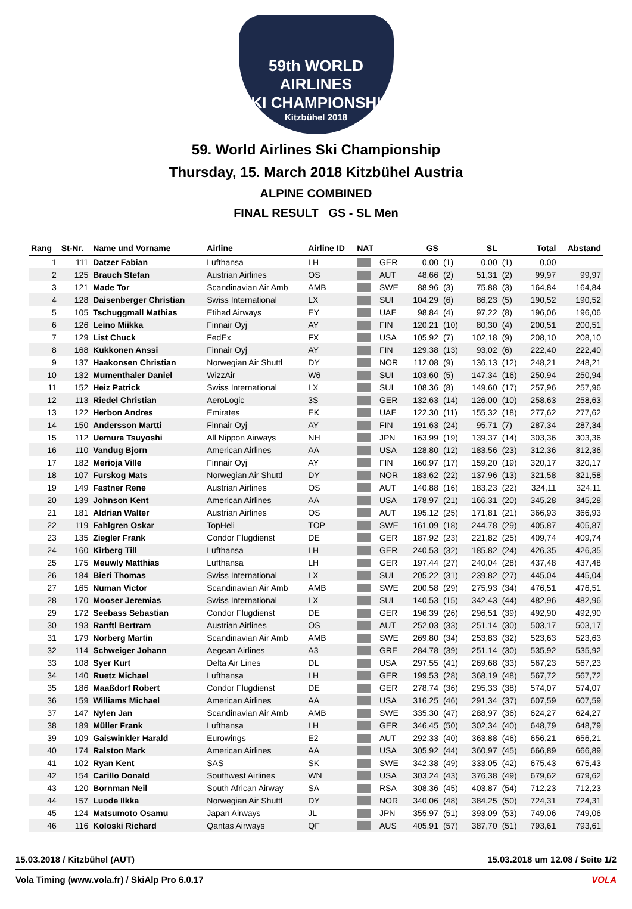59th WORLD AIRLINES
SKI CHAMPIONSHIP
Kitzbühel 2018
59. World Airlines Ski Championship
Thursday, 15. March 2018 Kitzbühel Austria
ALPINE COMBINED
FINAL RESULT GS - SL Men
| Rang | St-Nr. | Name und Vorname | Airline | Airline ID | NAT | | GS | | SL | | Total | Abstand |
| --- | --- | --- | --- | --- | --- | --- | --- | --- | --- | --- | --- | --- |
| 1 | 111 | Datzer Fabian | Lufthansa | LH | | GER | 0,00 | (1) | 0,00 | (1) | 0,00 | |
| 2 | 125 | Brauch Stefan | Austrian Airlines | OS | | AUT | 48,66 | (2) | 51,31 | (2) | 99,97 | 99,97 |
| 3 | 121 | Made Tor | Scandinavian Air Amb | AMB | | SWE | 88,96 | (3) | 75,88 | (3) | 164,84 | 164,84 |
| 4 | 128 | Daisenberger Christian | Swiss International | LX | | SUI | 104,29 | (6) | 86,23 | (5) | 190,52 | 190,52 |
| 5 | 105 | Tschuggmall Mathias | Etihad Airways | EY | | UAE | 98,84 | (4) | 97,22 | (8) | 196,06 | 196,06 |
| 6 | 126 | Leino Miikka | Finnair Oyj | AY | | FIN | 120,21 | (10) | 80,30 | (4) | 200,51 | 200,51 |
| 7 | 129 | List Chuck | FedEx | FX | | USA | 105,92 | (7) | 102,18 | (9) | 208,10 | 208,10 |
| 8 | 168 | Kukkonen Anssi | Finnair Oyj | AY | | FIN | 129,38 | (13) | 93,02 | (6) | 222,40 | 222,40 |
| 9 | 137 | Haakonsen Christian | Norwegian Air Shuttl | DY | | NOR | 112,08 | (9) | 136,13 | (12) | 248,21 | 248,21 |
| 10 | 132 | Mumenthaler Daniel | WizzAir | W6 | | SUI | 103,60 | (5) | 147,34 | (16) | 250,94 | 250,94 |
| 11 | 152 | Heiz Patrick | Swiss International | LX | | SUI | 108,36 | (8) | 149,60 | (17) | 257,96 | 257,96 |
| 12 | 113 | Riedel Christian | AeroLogic | 3S | | GER | 132,63 | (14) | 126,00 | (10) | 258,63 | 258,63 |
| 13 | 122 | Herbon Andres | Emirates | EK | | UAE | 122,30 | (11) | 155,32 | (18) | 277,62 | 277,62 |
| 14 | 150 | Andersson Martti | Finnair Oyj | AY | | FIN | 191,63 | (24) | 95,71 | (7) | 287,34 | 287,34 |
| 15 | 112 | Uemura Tsuyoshi | All Nippon Airways | NH | | JPN | 163,99 | (19) | 139,37 | (14) | 303,36 | 303,36 |
| 16 | 110 | Vandug Bjorn | American Airlines | AA | | USA | 128,80 | (12) | 183,56 | (23) | 312,36 | 312,36 |
| 17 | 182 | Merioja Ville | Finnair Oyj | AY | | FIN | 160,97 | (17) | 159,20 | (19) | 320,17 | 320,17 |
| 18 | 107 | Furskog Mats | Norwegian Air Shuttl | DY | | NOR | 183,62 | (22) | 137,96 | (13) | 321,58 | 321,58 |
| 19 | 149 | Fastner Rene | Austrian Airlines | OS | | AUT | 140,88 | (16) | 183,23 | (22) | 324,11 | 324,11 |
| 20 | 139 | Johnson Kent | American Airlines | AA | | USA | 178,97 | (21) | 166,31 | (20) | 345,28 | 345,28 |
| 21 | 181 | Aldrian Walter | Austrian Airlines | OS | | AUT | 195,12 | (25) | 171,81 | (21) | 366,93 | 366,93 |
| 22 | 119 | Fahlgren Oskar | TopHeli | TOP | | SWE | 161,09 | (18) | 244,78 | (29) | 405,87 | 405,87 |
| 23 | 135 | Ziegler Frank | Condor Flugdienst | DE | | GER | 187,92 | (23) | 221,82 | (25) | 409,74 | 409,74 |
| 24 | 160 | Kirberg Till | Lufthansa | LH | | GER | 240,53 | (32) | 185,82 | (24) | 426,35 | 426,35 |
| 25 | 175 | Meuwly Matthias | Lufthansa | LH | | GER | 197,44 | (27) | 240,04 | (28) | 437,48 | 437,48 |
| 26 | 184 | Bieri Thomas | Swiss International | LX | | SUI | 205,22 | (31) | 239,82 | (27) | 445,04 | 445,04 |
| 27 | 165 | Numan Victor | Scandinavian Air Amb | AMB | | SWE | 200,58 | (29) | 275,93 | (34) | 476,51 | 476,51 |
| 28 | 170 | Mooser Jeremias | Swiss International | LX | | SUI | 140,53 | (15) | 342,43 | (44) | 482,96 | 482,96 |
| 29 | 172 | Seebass Sebastian | Condor Flugdienst | DE | | GER | 196,39 | (26) | 296,51 | (39) | 492,90 | 492,90 |
| 30 | 193 | Ranftl Bertram | Austrian Airlines | OS | | AUT | 252,03 | (33) | 251,14 | (30) | 503,17 | 503,17 |
| 31 | 179 | Norberg Martin | Scandinavian Air Amb | AMB | | SWE | 269,80 | (34) | 253,83 | (32) | 523,63 | 523,63 |
| 32 | 114 | Schweiger Johann | Aegean Airlines | A3 | | GRE | 284,78 | (39) | 251,14 | (30) | 535,92 | 535,92 |
| 33 | 108 | Syer Kurt | Delta Air Lines | DL | | USA | 297,55 | (41) | 269,68 | (33) | 567,23 | 567,23 |
| 34 | 140 | Ruetz Michael | Lufthansa | LH | | GER | 199,53 | (28) | 368,19 | (48) | 567,72 | 567,72 |
| 35 | 186 | Maaßdorf Robert | Condor Flugdienst | DE | | GER | 278,74 | (36) | 295,33 | (38) | 574,07 | 574,07 |
| 36 | 159 | Williams Michael | American Airlines | AA | | USA | 316,25 | (46) | 291,34 | (37) | 607,59 | 607,59 |
| 37 | 147 | Nylen Jan | Scandinavian Air Amb | AMB | | SWE | 335,30 | (47) | 288,97 | (36) | 624,27 | 624,27 |
| 38 | 189 | Müller Frank | Lufthansa | LH | | GER | 346,45 | (50) | 302,34 | (40) | 648,79 | 648,79 |
| 39 | 109 | Gaiswinkler Harald | Eurowings | E2 | | AUT | 292,33 | (40) | 363,88 | (46) | 656,21 | 656,21 |
| 40 | 174 | Ralston Mark | American Airlines | AA | | USA | 305,92 | (44) | 360,97 | (45) | 666,89 | 666,89 |
| 41 | 102 | Ryan Kent | SAS | SK | | SWE | 342,38 | (49) | 333,05 | (42) | 675,43 | 675,43 |
| 42 | 154 | Carillo Donald | Southwest Airlines | WN | | USA | 303,24 | (43) | 376,38 | (49) | 679,62 | 679,62 |
| 43 | 120 | Bornman Neil | South African Airway | SA | | RSA | 308,36 | (45) | 403,87 | (54) | 712,23 | 712,23 |
| 44 | 157 | Luode Ilkka | Norwegian Air Shuttl | DY | | NOR | 340,06 | (48) | 384,25 | (50) | 724,31 | 724,31 |
| 45 | 124 | Matsumoto Osamu | Japan Airways | JL | | JPN | 355,97 | (51) | 393,09 | (53) | 749,06 | 749,06 |
| 46 | 116 | Koloski Richard | Qantas Airways | QF | | AUS | 405,91 | (57) | 387,70 | (51) | 793,61 | 793,61 |
15.03.2018 / Kitzbühel (AUT) 15.03.2018 um 12.08 / Seite 1/2
Vola Timing (www.vola.fr) / SkiAlp Pro 6.0.17 VOLA